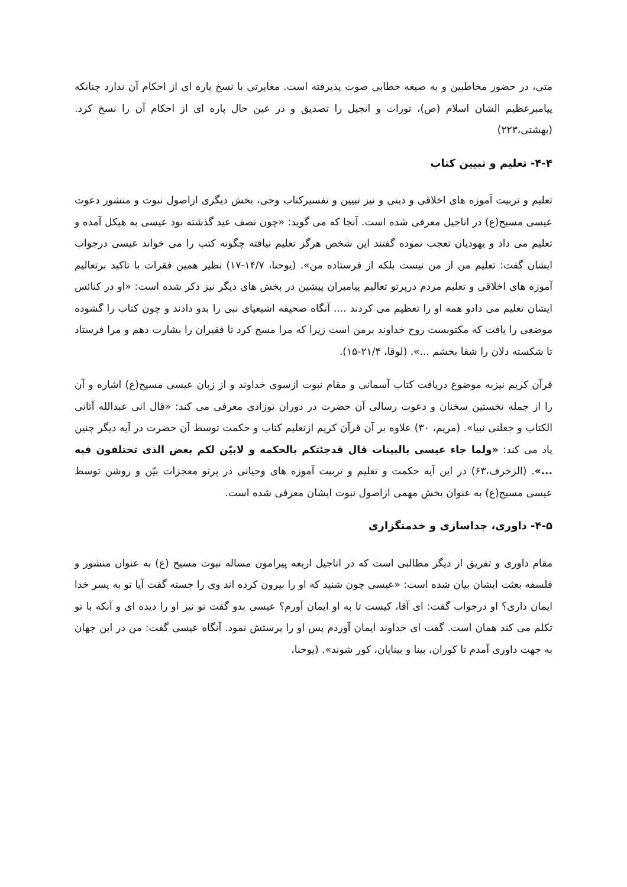متی، در حضور مخاطبین و به صیغه خطابی صوت پذیرفته است. مغایرتی با نسخ پاره ای از احکام آن ندارد چنانکه پیامبرعظیم الشان اسلام (ص)، تورات و انجیل را تصدیق و در عین حال پاره ای از احکام آن را نسخ کرد. (بهشتی،۲۲۳)
۴-۴- تعلیم و تبیین کتاب
تعلیم و تربیت آموزه های اخلاقی و دینی و نیز تبیین و تفسیرکتاب وحی، بخش دیگری ازاصول نبوت و منشور دعوت عیسی مسیح(ع) در اناجیل معرفی شده است. آنجا که می گوید: «چون نصف عید گذشته بود عیسی به هیکل آمده و تعلیم می داد و یهودیان تعجب نموده گفتند این شخص هرگز تعلیم نیافته چگونه کتب را می خواند عیسی درجواب ایشان گفت: تعلیم من از من نیست بلکه از فرستاده من». (یوحنا، ۱۴/۷-۱۷) نظیر همین فقرات با تاکید برتعالیم آموزه های اخلاقی و تعلیم مردم درپرتو تعالیم پیامبران پیشین در بخش های دیگر نیز ذکر شده است: «او در کنائس ایشان تعلیم می دادو همه او را تعظیم می کردند .... آنگاه صحیفه اشیعیای نبی را بدو دادند و چون کتاب را گشوده موضعی را یافت که مکتوبست روح خداوند برمن است زیرا که مرا مسح کرد تا فقیران را بشارت دهم و مرا فرستاد تا شکسته دلان را شفا بخشم ...». (لوقا، ۲۱/۴-۱۵).
قرآن کریم نیزبه موضوع دریافت کتاب آسمانی و مقام نبوت ازسوی خداوند و از زبان عیسی مسیح(ع) اشاره و آن را از جمله نخستین سخنان و دعوت رسالی آن حضرت در دوران نوزادی معرفی می کند: «قال انی عبدالله آتانی الکتاب و جعلنی نبیا». (مریم، ۳۰) علاوه بر آن قرآن کریم ازتعلیم کتاب و حکمت توسط آن حضرت در آیه دیگر چنین یاد می کند: «ولما جاء عیسی بالبینات قال قدجئتکم بالحکمه و لابیّن لکم بعض الذی تختلفون فیه ...». (الزخرف،۶۳) در این آیه حکمت و تعلیم و تربیت آموزه های وحیانی در پرتو معجزات بیّن و روشن توسط عیسی مسیح(ع) به عنوان بخش مهمی ازاصول نبوت ایشان معرفی شده است.
۴-۵- داوری، جداسازی و خدمتگزاری
مقام داوری و تفریق از دیگر مطالبی است که در اناجیل اربعه پیرامون مساله نبوت مسیح (ع) به عنوان منشور و فلسفه بعثت ایشان بیان شده است: «عیسی چون شنید که او را بیرون کرده اند وی را جسته گفت آیا تو به پسر خدا ایمان داری؟ او درجواب گفت: ای آقا، کیست تا به او ایمان آورم؟ عیسی بدو گفت تو نیز او را دیده ای و آنکه با تو تکلم می کند همان است. گفت ای خداوند ایمان آوردم پس او را پرستش نمود. آنگاه عیسی گفت: من در این جهان به جهت داوری آمدم تا کوران، بینا و بینایان، کور شوند». (یوحنا،